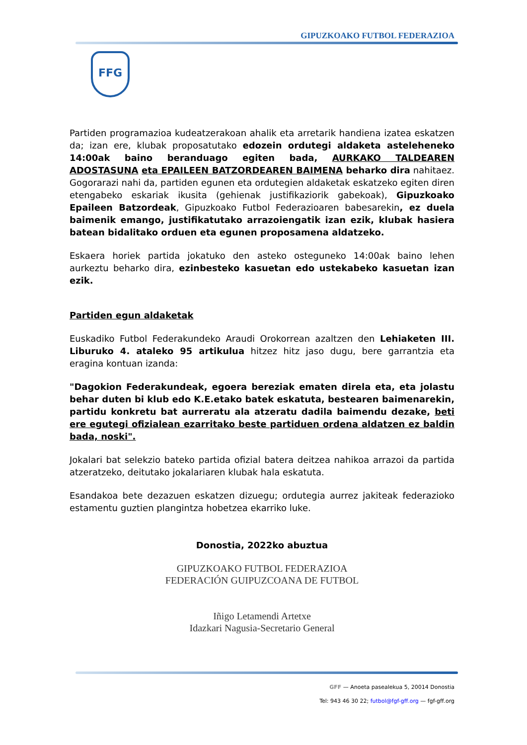GIPUZKOAKO FUTBOL FEDERAZIOA
FFG
Partiden programazioa kudeatzerakoan ahalik eta arretarik handiena izatea eskatzen da; izan ere, klubak proposatutako edozein ordutegi aldaketa asteleheneko 14:00ak baino beranduago egiten bada, AURKAKO TALDEAREN ADOSTASUNA eta EPAILEEN BATZORDEAREN BAIMENA beharko dira nahitaez. Gogorarazi nahi da, partiden egunen eta ordutegien aldaketak eskatzeko egiten diren etengabeko eskariak ikusita (gehienak justifikaziorik gabekoak), Gipuzkoako Epaileen Batzordeak, Gipuzkoako Futbol Federazioaren babesarekin, ez duela baimenik emango, justifikatutako arrazoiengatik izan ezik, klubak hasiera batean bidalitako orduen eta egunen proposamena aldatzeko.
Eskaera horiek partida jokatuko den asteko osteguneko 14:00ak baino lehen aurkeztu beharko dira, ezinbesteko kasuetan edo ustekabeko kasuetan izan ezik.
Partiden egun aldaketak
Euskadiko Futbol Federakundeko Araudi Orokorrean azaltzen den Lehiaketen III. Liburuko 4. ataleko 95 artikulua hitzez hitz jaso dugu, bere garrantzia eta eragina kontuan izanda:
"Dagokion Federakundeak, egoera bereziak ematen direla eta, eta jolastu behar duten bi klub edo K.E.etako batek eskatuta, bestearen baimenarekin, partidu konkretu bat aurreratu ala atzeratu dadila baimendu dezake, beti ere egutegi ofizialean ezarritako beste partiduen ordena aldatzen ez baldin bada, noski".
Jokalari bat selekzio bateko partida ofizial batera deitzea nahikoa arrazoi da partida atzeratzeko, deitutako jokalariaren klubak hala eskatuta.
Esandakoa bete dezazuen eskatzen dizuegu; ordutegia aurrez jakiteak federazioko estamentu guztien plangintza hobetzea ekarriko luke.
Donostia, 2022ko abuztua
GIPUZKOAKO FUTBOL FEDERAZIOA
FEDERACIÓN GUIPUZCOANA DE FUTBOL
Iñigo Letamendi Artetxe
Idazkari Nagusia-Secretario General
GFF — Anoeta pasealekua 5, 20014 Donostia
Tel: 943 46 30 22; futbol@fgf-gff.org — fgf-gff.org